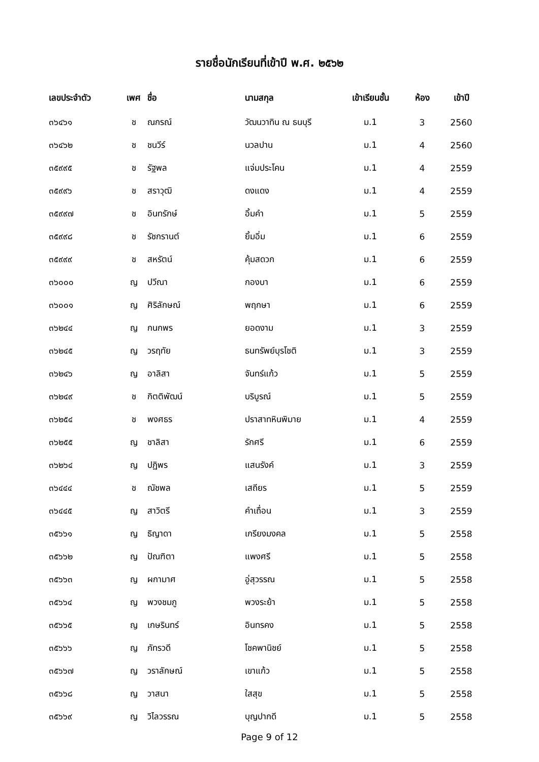รายชื่อนักเรียนที่เข้าปี พ.ศ. ๒๕๖๒
| เลขประจำตัว | เพศ | ชื่อ | นามสกุล | เข้าเรียนชั้น | ห้อง | เข้าปี |
| --- | --- | --- | --- | --- | --- | --- |
| ๓๖๔๖๑ | ช | ณกรณ์ | วัฒนวาทิน ณ ธนบุรี | ม.1 | 3 | 2560 |
| ๓๖๔๖๒ | ช | ชนวีร์ | นวลปาน | ม.1 | 4 | 2560 |
| ๓๕๙๙๕ | ช | รัฐพล | แจ่มประโคน | ม.1 | 4 | 2559 |
| ๓๕๙๙๖ | ช | สราวุฒิ | ดงแดง | ม.1 | 4 | 2559 |
| ๓๕๙๙๗ | ช | อินทรักษ์ | อิ้มคำ | ม.1 | 5 | 2559 |
| ๓๕๙๙๘ | ช | รัชกรานต์ | ยิ้มอิ่ม | ม.1 | 6 | 2559 |
| ๓๕๙๙๙ | ช | สหรัตน์ | คุ้มสดวก | ม.1 | 6 | 2559 |
| ๓๖๐๐๐ | ญ | ปวีณา | กองบา | ม.1 | 6 | 2559 |
| ๓๖๐๐๑ | ญ | ศิริลักษณ์ | พฤกษา | ม.1 | 6 | 2559 |
| ๓๖๒๔๔ | ญ | กนกพร | ยอดงาม | ม.1 | 3 | 2559 |
| ๓๖๒๔๕ | ญ | วรฤทัย | ธนทรัพย์บุรโชติ | ม.1 | 3 | 2559 |
| ๓๖๒๔๖ | ญ | อาลิสา | จันทร์แก้ว | ม.1 | 5 | 2559 |
| ๓๖๒๔๙ | ช | กิตติพัฒน์ | บริบูรณ์ | ม.1 | 5 | 2559 |
| ๓๖๒๕๔ | ช | พงศธร | ปราสาทหินพิมาย | ม.1 | 4 | 2559 |
| ๓๖๒๕๕ | ญ | ชาลิสา | รักศรี | ม.1 | 6 | 2559 |
| ๓๖๒๖๔ | ญ | ปฏิพร | แสนรังค์ | ม.1 | 3 | 2559 |
| ๓๖๔๔๔ | ช | ณัชพล | เสถียร | ม.1 | 5 | 2559 |
| ๓๖๔๔๕ | ญ | สาวิตรี | คำเถื่อน | ม.1 | 3 | 2559 |
| ๓๕๖๖๑ | ญ | ธิญาดา | เกรียงมงคล | ม.1 | 5 | 2558 |
| ๓๕๖๖๒ | ญ | ปัณฑิตา | แพงศรี | ม.1 | 5 | 2558 |
| ๓๕๖๖๓ | ญ | ผกามาศ | อู่สุวรรณ | ม.1 | 5 | 2558 |
| ๓๕๖๖๔ | ญ | พวงชมภู | พวงระย้า | ม.1 | 5 | 2558 |
| ๓๕๖๖๕ | ญ | เกษรินทร์ | อินทรคง | ม.1 | 5 | 2558 |
| ๓๕๖๖๖ | ญ | ภัทรวดี | โชคพานิชย์ | ม.1 | 5 | 2558 |
| ๓๕๖๖๗ | ญ | วราลักษณ์ | เขาแก้ว | ม.1 | 5 | 2558 |
| ๓๕๖๖๘ | ญ | วาสนา | ใสสุข | ม.1 | 5 | 2558 |
| ๓๕๖๖๙ | ญ | วิไลวรรณ | บุญปากดี | ม.1 | 5 | 2558 |
Page 9 of 12